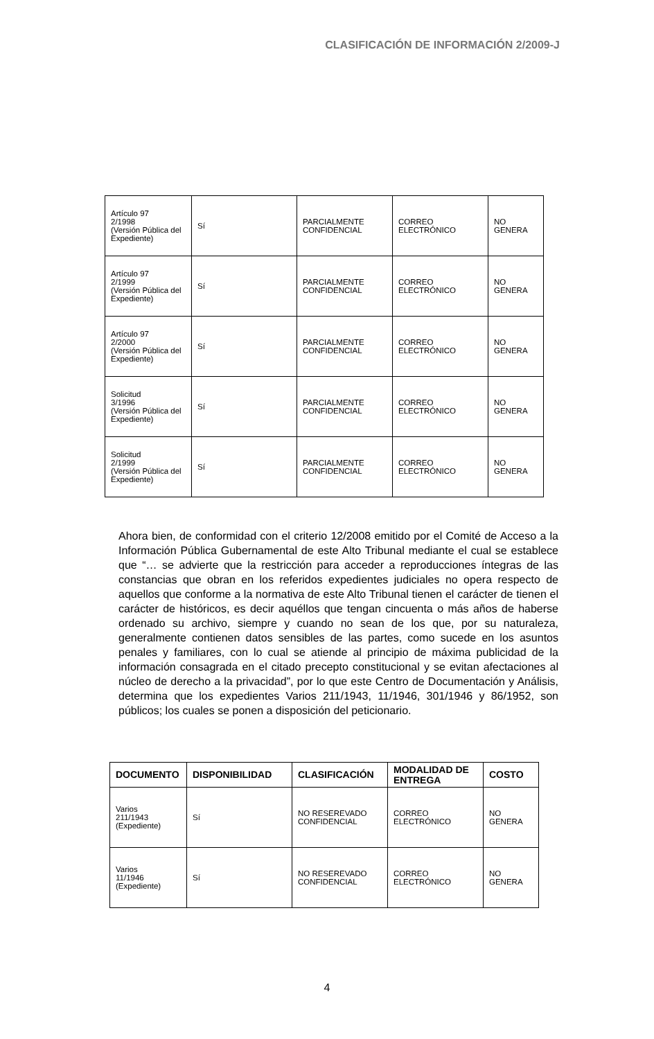CLASIFICACIÓN DE INFORMACIÓN 2/2009-J
| Artículo 97 2/1998 (Versión Pública del Expediente) | Sí | PARCIALMENTE CONFIDENCIAL | CORREO ELECTRÓNICO | NO GENERA |
| Artículo 97 2/1999 (Versión Pública del Expediente) | Sí | PARCIALMENTE CONFIDENCIAL | CORREO ELECTRÓNICO | NO GENERA |
| Artículo 97 2/2000 (Versión Pública del Expediente) | Sí | PARCIALMENTE CONFIDENCIAL | CORREO ELECTRÓNICO | NO GENERA |
| Solicitud 3/1996 (Versión Pública del Expediente) | Sí | PARCIALMENTE CONFIDENCIAL | CORREO ELECTRÓNICO | NO GENERA |
| Solicitud 2/1999 (Versión Pública del Expediente) | Sí | PARCIALMENTE CONFIDENCIAL | CORREO ELECTRÓNICO | NO GENERA |
Ahora bien, de conformidad con el criterio 12/2008 emitido por el Comité de Acceso a la Información Pública Gubernamental de este Alto Tribunal mediante el cual se establece que “… se advierte que la restricción para acceder a reproducciones íntegras de las constancias que obran en los referidos expedientes judiciales no opera respecto de aquellos que conforme a la normativa de este Alto Tribunal tienen el carácter de tienen el carácter de históricos, es decir aquéllos que tengan cincuenta o más años de haberse ordenado su archivo, siempre y cuando no sean de los que, por su naturaleza, generalmente contienen datos sensibles de las partes, como sucede en los asuntos penales y familiares, con lo cual se atiende al principio de máxima publicidad de la información consagrada en el citado precepto constitucional y se evitan afectaciones al núcleo de derecho a la privacidad”, por lo que este Centro de Documentación y Análisis, determina que los expedientes Varios 211/1943, 11/1946, 301/1946 y 86/1952, son públicos; los cuales se ponen a disposición del peticionario.
| DOCUMENTO | DISPONIBILIDAD | CLASIFICACIÓN | MODALIDAD DE ENTREGA | COSTO |
| --- | --- | --- | --- | --- |
| Varios 211/1943 (Expediente) | Sí | NO RESEREVADO CONFIDENCIAL | CORREO ELECTRÓNICO | NO GENERA |
| Varios 11/1946 (Expediente) | Sí | NO RESEREVADO CONFIDENCIAL | CORREO ELECTRÓNICO | NO GENERA |
4